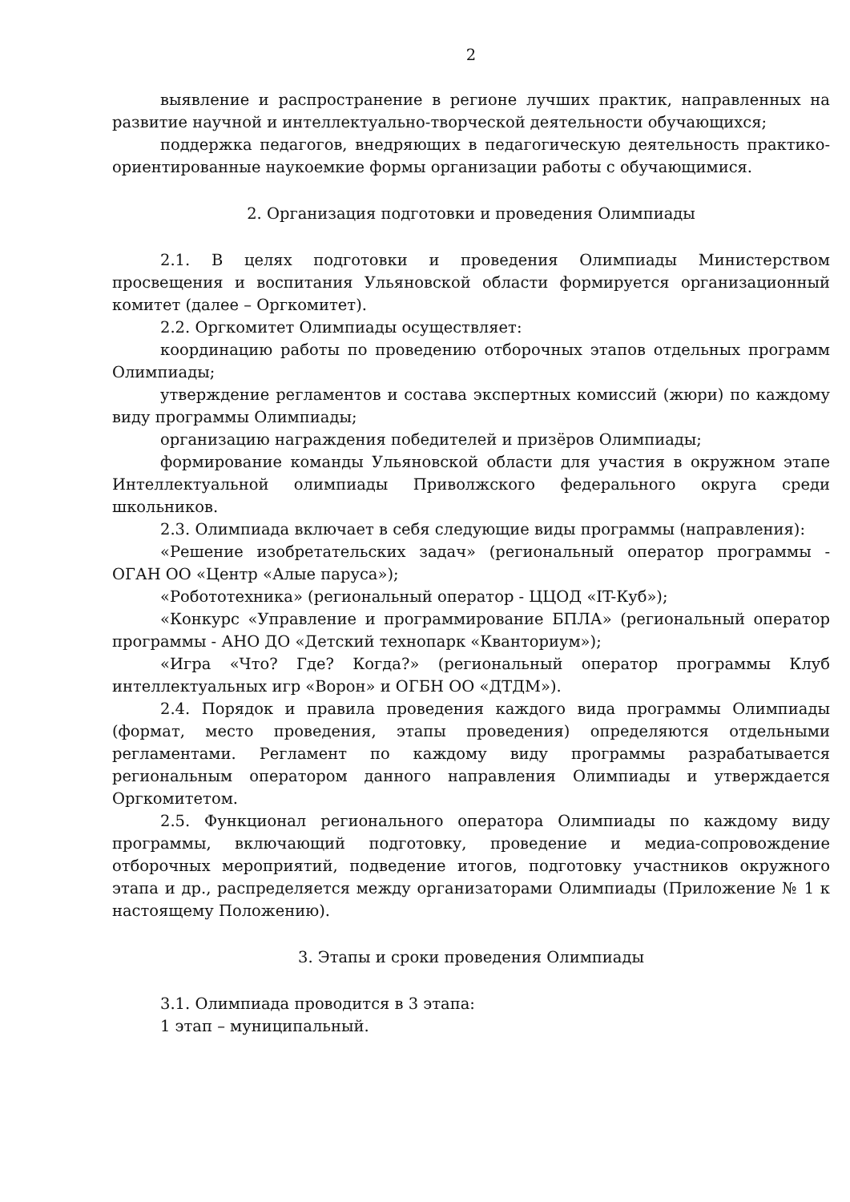2
выявление и распространение в регионе лучших практик, направленных на развитие научной и интеллектуально-творческой деятельности обучающихся;
поддержка педагогов, внедряющих в педагогическую деятельность практико-ориентированные наукоемкие формы организации работы с обучающимися.
2. Организация подготовки и проведения Олимпиады
2.1. В целях подготовки и проведения Олимпиады Министерством просвещения и воспитания Ульяновской области формируется организационный комитет (далее – Оргкомитет).
2.2. Оргкомитет Олимпиады осуществляет:
координацию работы по проведению отборочных этапов отдельных программ Олимпиады;
утверждение регламентов и состава экспертных комиссий (жюри) по каждому виду программы Олимпиады;
организацию награждения победителей и призёров Олимпиады;
формирование команды Ульяновской области для участия в окружном этапе Интеллектуальной олимпиады Приволжского федерального округа среди школьников.
2.3. Олимпиада включает в себя следующие виды программы (направления):
«Решение изобретательских задач» (региональный оператор программы - ОГАН ОО «Центр «Алые паруса»);
«Робототехника» (региональный оператор - ЦЦОД «IT-Куб»);
«Конкурс «Управление и программирование БПЛА» (региональный оператор программы - АНО ДО «Детский технопарк «Кванториум»);
«Игра «Что? Где? Когда?» (региональный оператор программы Клуб интеллектуальных игр «Ворон» и ОГБН ОО «ДТДМ»).
2.4. Порядок и правила проведения каждого вида программы Олимпиады (формат, место проведения, этапы проведения) определяются отдельными регламентами. Регламент по каждому виду программы разрабатывается региональным оператором данного направления Олимпиады и утверждается Оргкомитетом.
2.5. Функционал регионального оператора Олимпиады по каждому виду программы, включающий подготовку, проведение и медиа-сопровождение отборочных мероприятий, подведение итогов, подготовку участников окружного этапа и др., распределяется между организаторами Олимпиады (Приложение № 1 к настоящему Положению).
3. Этапы и сроки проведения Олимпиады
3.1. Олимпиада проводится в 3 этапа:
1 этап – муниципальный.